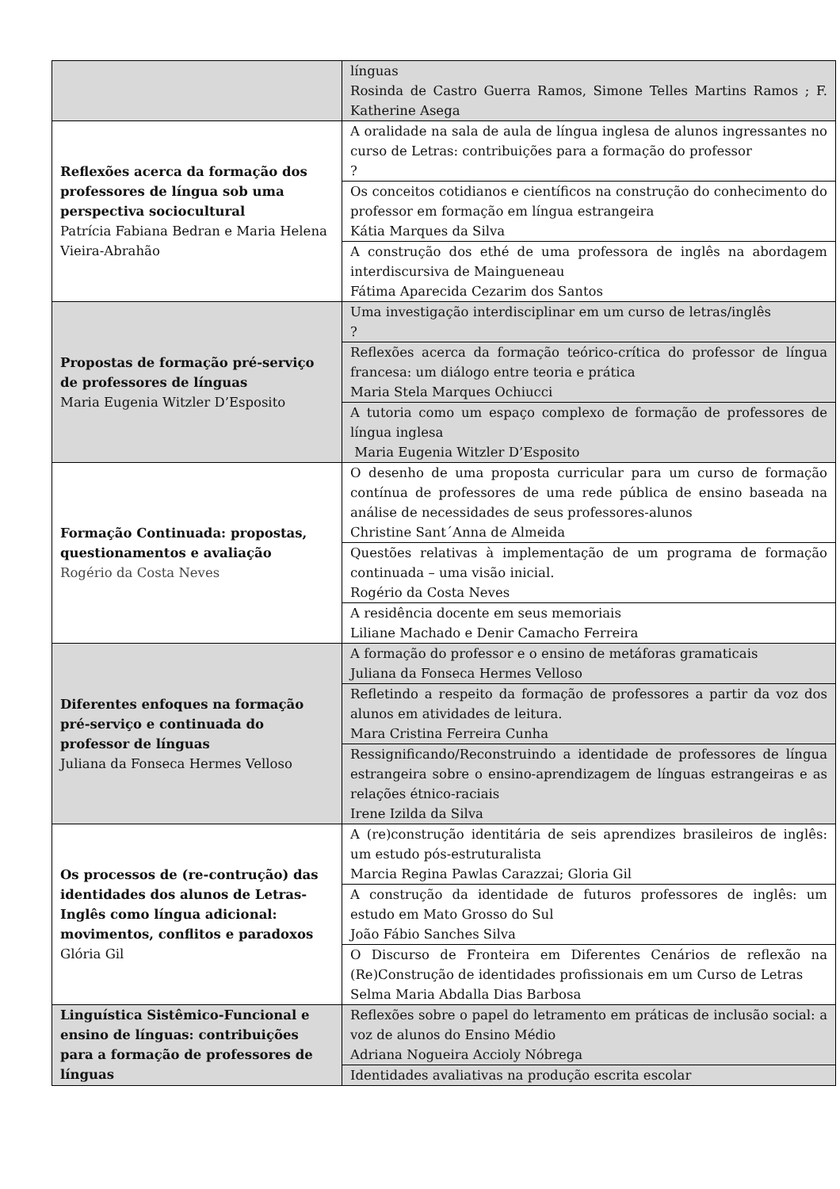| | línguas Rosinda de Castro Guerra Ramos, Simone Telles Martins Ramos ; F. Katherine Asega |
| Reflexões acerca da formação dos professores de língua sob uma perspectiva sociocultural Patrícia Fabiana Bedran e Maria Helena Vieira-Abrahão | A oralidade na sala de aula de língua inglesa de alunos ingressantes no curso de Letras: contribuições para a formação do professor ? |
| | Os conceitos cotidianos e científicos na construção do conhecimento do professor em formação em língua estrangeira Kátia Marques da Silva |
| | A construção dos ethé de uma professora de inglês na abordagem interdiscursiva de Maingueneau Fátima Aparecida Cezarim dos Santos |
| Propostas de formação pré-serviço de professores de línguas Maria Eugenia Witzler D’Esposito | Uma investigação interdisciplinar em um curso de letras/inglês ? |
| | Reflexões acerca da formação teórico-crítica do professor de língua francesa: um diálogo entre teoria e prática Maria Stela Marques Ochiucci |
| | A tutoria como um espaço complexo de formação de professores de língua inglesa Maria Eugenia Witzler D’Esposito |
| Formação Continuada: propostas, questionamentos e avaliação Rogério da Costa Neves | O desenho de uma proposta curricular para um curso de formação contínua de professores de uma rede pública de ensino baseada na análise de necessidades de seus professores-alunos Christine Sant´Anna de Almeida |
| | Questões relativas à implementação de um programa de formação continuada – uma visão inicial. Rogério da Costa Neves |
| | A residência docente em seus memoriais Liliane Machado e Denir Camacho Ferreira |
| Diferentes enfoques na formação pré-serviço e continuada do professor de línguas Juliana da Fonseca Hermes Velloso | A formação do professor e o ensino de metáforas gramaticais Juliana da Fonseca Hermes Velloso |
| | Refletindo a respeito da formação de professores a partir da voz dos alunos em atividades de leitura. Mara Cristina Ferreira Cunha |
| | Ressignificando/Reconstruindo a identidade de professores de língua estrangeira sobre o ensino-aprendizagem de línguas estrangeiras e as relações étnico-raciais Irene Izilda da Silva |
| Os processos de (re-contrução) das identidades dos alunos de Letras- Inglês como língua adicional: movimentos, conflitos e paradoxos Glória Gil | A (re)construção identitária de seis aprendizes brasileiros de inglês: um estudo pós-estruturalista Marcia Regina Pawlas Carazzai; Gloria Gil |
| | A construção da identidade de futuros professores de inglês: um estudo em Mato Grosso do Sul João Fábio Sanches Silva |
| | O Discurso de Fronteira em Diferentes Cenários de reflexão na (Re)Construção de identidades profissionais em um Curso de Letras Selma Maria Abdalla Dias Barbosa |
| Linguística Sistêmico-Funcional e ensino de línguas: contribuições para a formação de professores de línguas | Reflexões sobre o papel do letramento em práticas de inclusão social: a voz de alunos do Ensino Médio Adriana Nogueira Accioly Nóbrega |
| | Identidades avaliativas na produção escrita escolar |